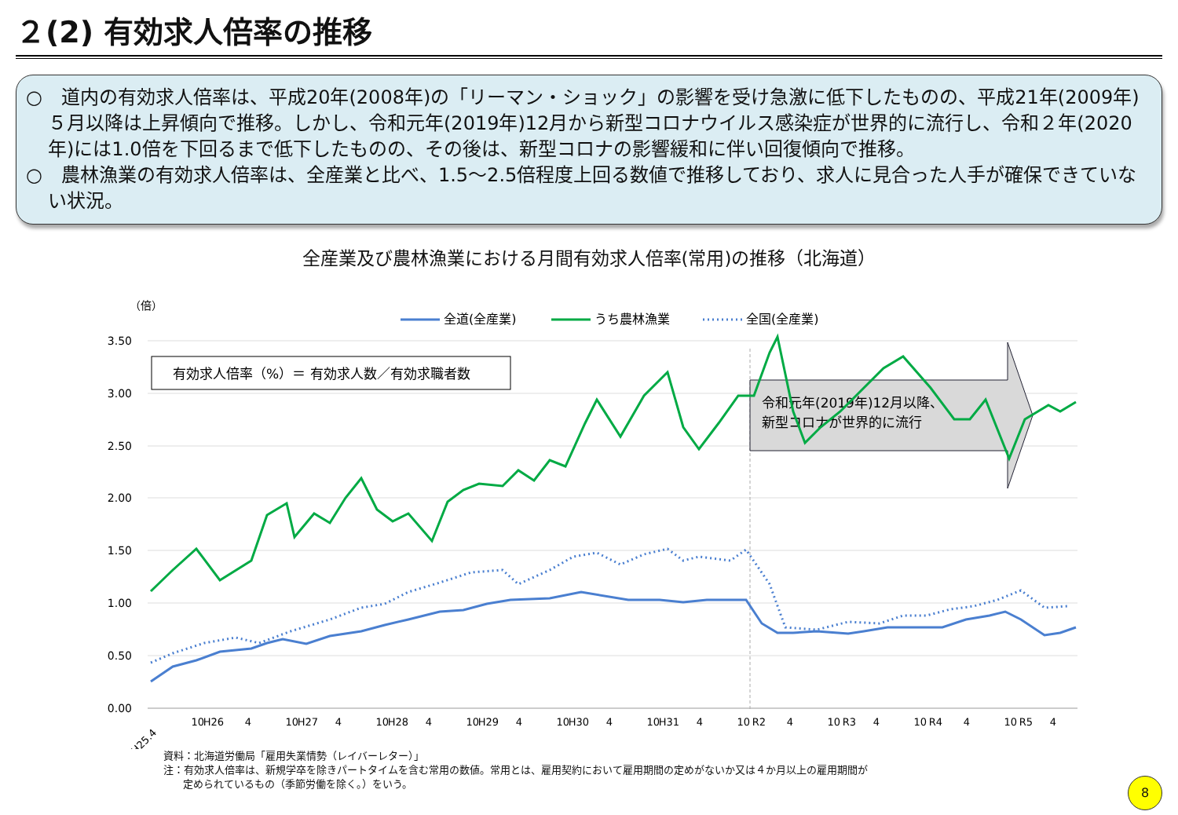２(2) 有効求人倍率の推移
○　道内の有効求人倍率は、平成20年(2008年)の「リーマン・ショック」の影響を受け急激に低下したものの、平成21年(2009年)５月以降は上昇傾向で推移。しかし、令和元年(2019年)12月から新型コロナウイルス感染症が世界的に流行し、令和２年(2020年)には1.0倍を下回るまで低下したものの、その後は、新型コロナの影響緩和に伴い回復傾向で推移。
○　農林漁業の有効求人倍率は、全産業と比べ、1.5～2.5倍程度上回る数値で推移しており、求人に見合った人手が確保できていない状況。
全産業及び農林漁業における月間有効求人倍率(常用)の推移（北海道）
（倍）
全道(全産業)
うち農林漁業
全国(全産業)
3.50
3.00
2.50
2.00
1.50
1.00
0.50
0.00
有効求人倍率（%）＝ 有効求人数／有効求職者数
令和元年(2019年)12月以降、
新型コロナが世界的に流行
H25.4
10
H26
4
10
H27
4
10
H28
4
10
H29
4
10
H30
4
10
H31
4
10
R2
4
10
R3
4
10
R4
4
10
R5
4
資料：北海道労働局「雇用失業情勢（レイバーレター）」
注：有効求人倍率は、新規学卒を除きパートタイムを含む常用の数値。常用とは、雇用契約において雇用期間の定めがないか又は４か月以上の雇用期間が
定められているもの（季節労働を除く。）をいう。
8